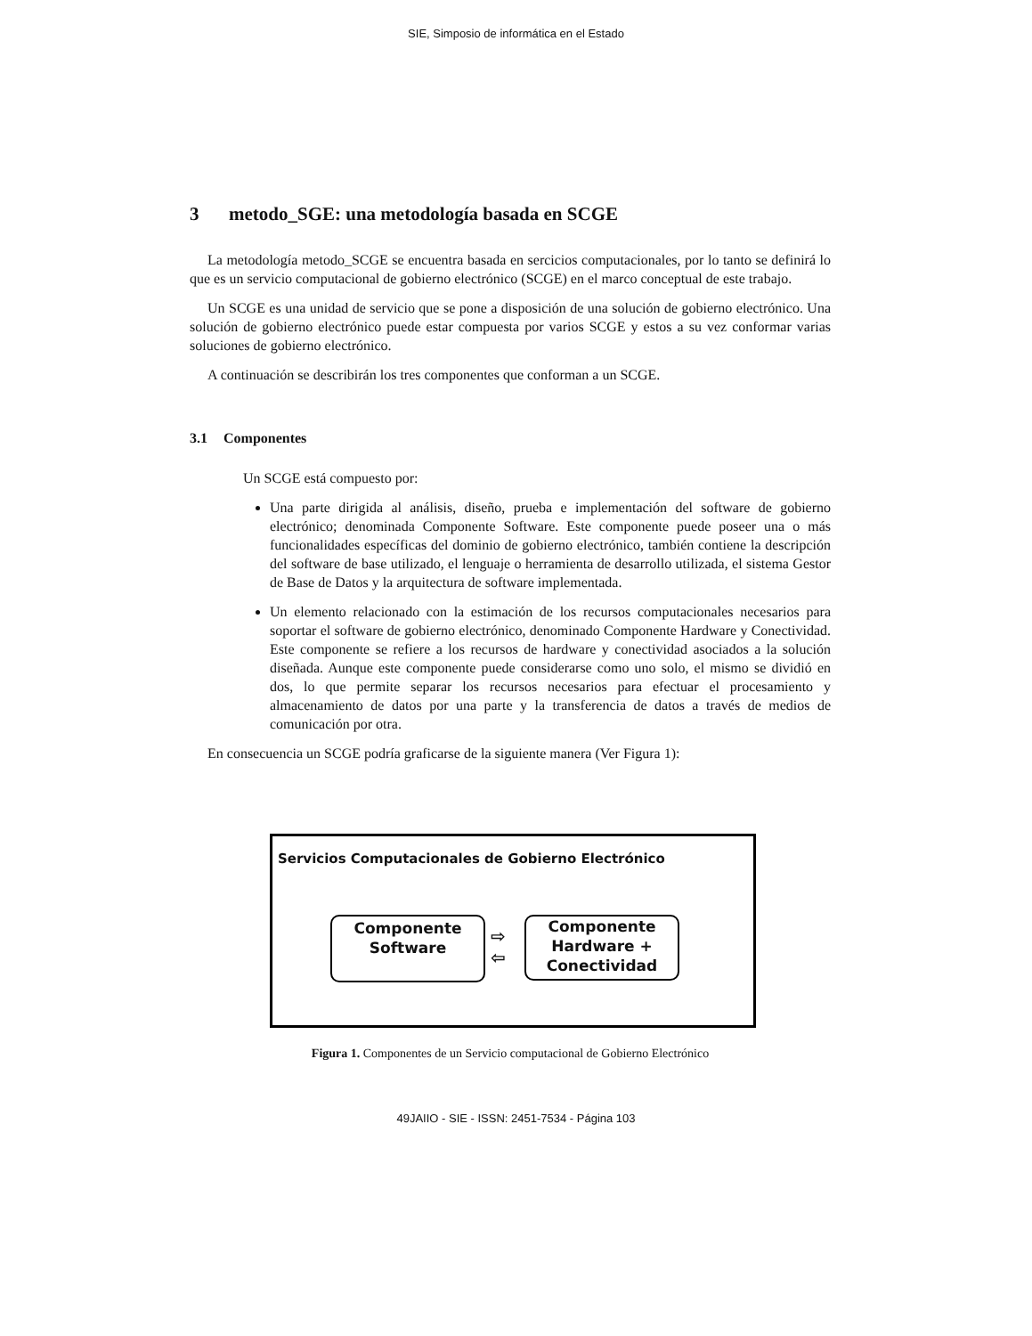SIE, Simposio de informática en el Estado
3 metodo_SGE: una metodología basada en SCGE
La metodología metodo_SCGE se encuentra basada en sercicios computacionales, por lo tanto se definirá lo que es un servicio computacional de gobierno electrónico (SCGE) en el marco conceptual de este trabajo.
Un SCGE es una unidad de servicio que se pone a disposición de una solución de gobierno electrónico. Una solución de gobierno electrónico puede estar compuesta por varios SCGE y estos a su vez conformar varias soluciones de gobierno electrónico.
A continuación se describirán los tres componentes que conforman a un SCGE.
3.1 Componentes
Un SCGE está compuesto por:
Una parte dirigida al análisis, diseño, prueba e implementación del software de gobierno electrónico; denominada Componente Software. Este componente puede poseer una o más funcionalidades específicas del dominio de gobierno electrónico, también contiene la descripción del software de base utilizado, el lenguaje o herramienta de desarrollo utilizada, el sistema Gestor de Base de Datos y la arquitectura de software implementada.
Un elemento relacionado con la estimación de los recursos computacionales necesarios para soportar el software de gobierno electrónico, denominado Componente Hardware y Conectividad. Este componente se refiere a los recursos de hardware y conectividad asociados a la solución diseñada. Aunque este componente puede considerarse como uno solo, el mismo se dividió en dos, lo que permite separar los recursos necesarios para efectuar el procesamiento y almacenamiento de datos por una parte y la transferencia de datos a través de medios de comunicación por otra.
En consecuencia un SCGE podría graficarse de la siguiente manera (Ver Figura 1):
Servicios Computacionales de Gobierno Electrónico
Componente
Software
⇨
⇦
Componente
Hardware +
Conectividad
Figura 1. Componentes de un Servicio computacional de Gobierno Electrónico
49JAIIO - SIE - ISSN: 2451-7534 - Página 103